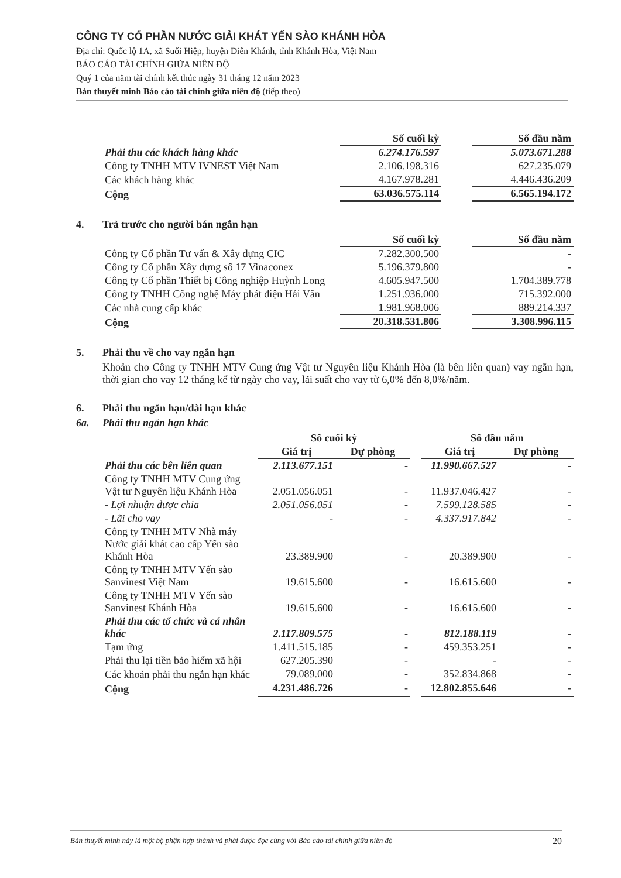CÔNG TY CỔ PHẦN NƯỚC GIẢI KHÁT YẾN SÀO KHÁNH HÒA
Địa chỉ: Quốc lộ 1A, xã Suối Hiệp, huyện Diên Khánh, tỉnh Khánh Hòa, Việt Nam
BÁO CÁO TÀI CHÍNH GIỮA NIÊN ĐỘ
Quý 1 của năm tài chính kết thúc ngày 31 tháng 12 năm 2023
Bản thuyết minh Báo cáo tài chính giữa niên độ (tiếp theo)
| | Số cuối kỳ | | Số đầu năm |
| --- | --- | --- | --- |
| Phải thu các khách hàng khác | 6.274.176.597 | | 5.073.671.288 |
| Công ty TNHH MTV IVNEST Việt Nam | 2.106.198.316 | | 627.235.079 |
| Các khách hàng khác | 4.167.978.281 | | 4.446.436.209 |
| Cộng | 63.036.575.114 | | 6.565.194.172 |
4. Trả trước cho người bán ngắn hạn
| | Số cuối kỳ | | Số đầu năm |
| --- | --- | --- | --- |
| Công ty Cổ phần Tư vấn & Xây dựng CIC | 7.282.300.500 | | - |
| Công ty Cổ phần Xây dựng số 17 Vinaconex | 5.196.379.800 | | - |
| Công ty Cổ phần Thiết bị Công nghiệp Huỳnh Long | 4.605.947.500 | | 1.704.389.778 |
| Công ty TNHH Công nghệ Máy phát điện Hải Vân | 1.251.936.000 | | 715.392.000 |
| Các nhà cung cấp khác | 1.981.968.006 | | 889.214.337 |
| Cộng | 20.318.531.806 | | 3.308.996.115 |
5. Phải thu về cho vay ngắn hạn
Khoản cho Công ty TNHH MTV Cung ứng Vật tư Nguyên liệu Khánh Hòa (là bên liên quan) vay ngắn hạn, thời gian cho vay 12 tháng kể từ ngày cho vay, lãi suất cho vay từ 6,0% đến 8,0%/năm.
6. Phải thu ngắn hạn/dài hạn khác
6a. Phải thu ngắn hạn khác
| | Số cuối kỳ | | | Số đầu năm | |
| --- | --- | --- | --- | --- | --- |
| | Giá trị | Dự phòng | | Giá trị | Dự phòng |
| Phải thu các bên liên quan | 2.113.677.151 | - | | 11.990.667.527 | - |
| Công ty TNHH MTV Cung ứng Vật tư Nguyên liệu Khánh Hòa | 2.051.056.051 | - | | 11.937.046.427 | - |
| - Lợi nhuận được chia | 2.051.056.051 | - | | 7.599.128.585 | - |
| - Lãi cho vay | - | - | | 4.337.917.842 | - |
| Công ty TNHH MTV Nhà máy Nước giải khát cao cấp Yến sào Khánh Hòa | 23.389.900 | - | | 20.389.900 | - |
| Công ty TNHH MTV Yến sào Sanvinest Việt Nam | 19.615.600 | - | | 16.615.600 | - |
| Công ty TNHH MTV Yến sào Sanvinest Khánh Hòa | 19.615.600 | - | | 16.615.600 | - |
| Phải thu các tổ chức và cá nhân khác | 2.117.809.575 | - | | 812.188.119 | - |
| Tạm ứng | 1.411.515.185 | - | | 459.353.251 | - |
| Phải thu lại tiền bảo hiểm xã hội | 627.205.390 | - | | - | - |
| Các khoản phải thu ngắn hạn khác | 79.089.000 | - | | 352.834.868 | - |
| Cộng | 4.231.486.726 | - | | 12.802.855.646 | - |
Bản thuyết minh này là một bộ phận hợp thành và phải được đọc cùng với Báo cáo tài chính giữa niên độ 20